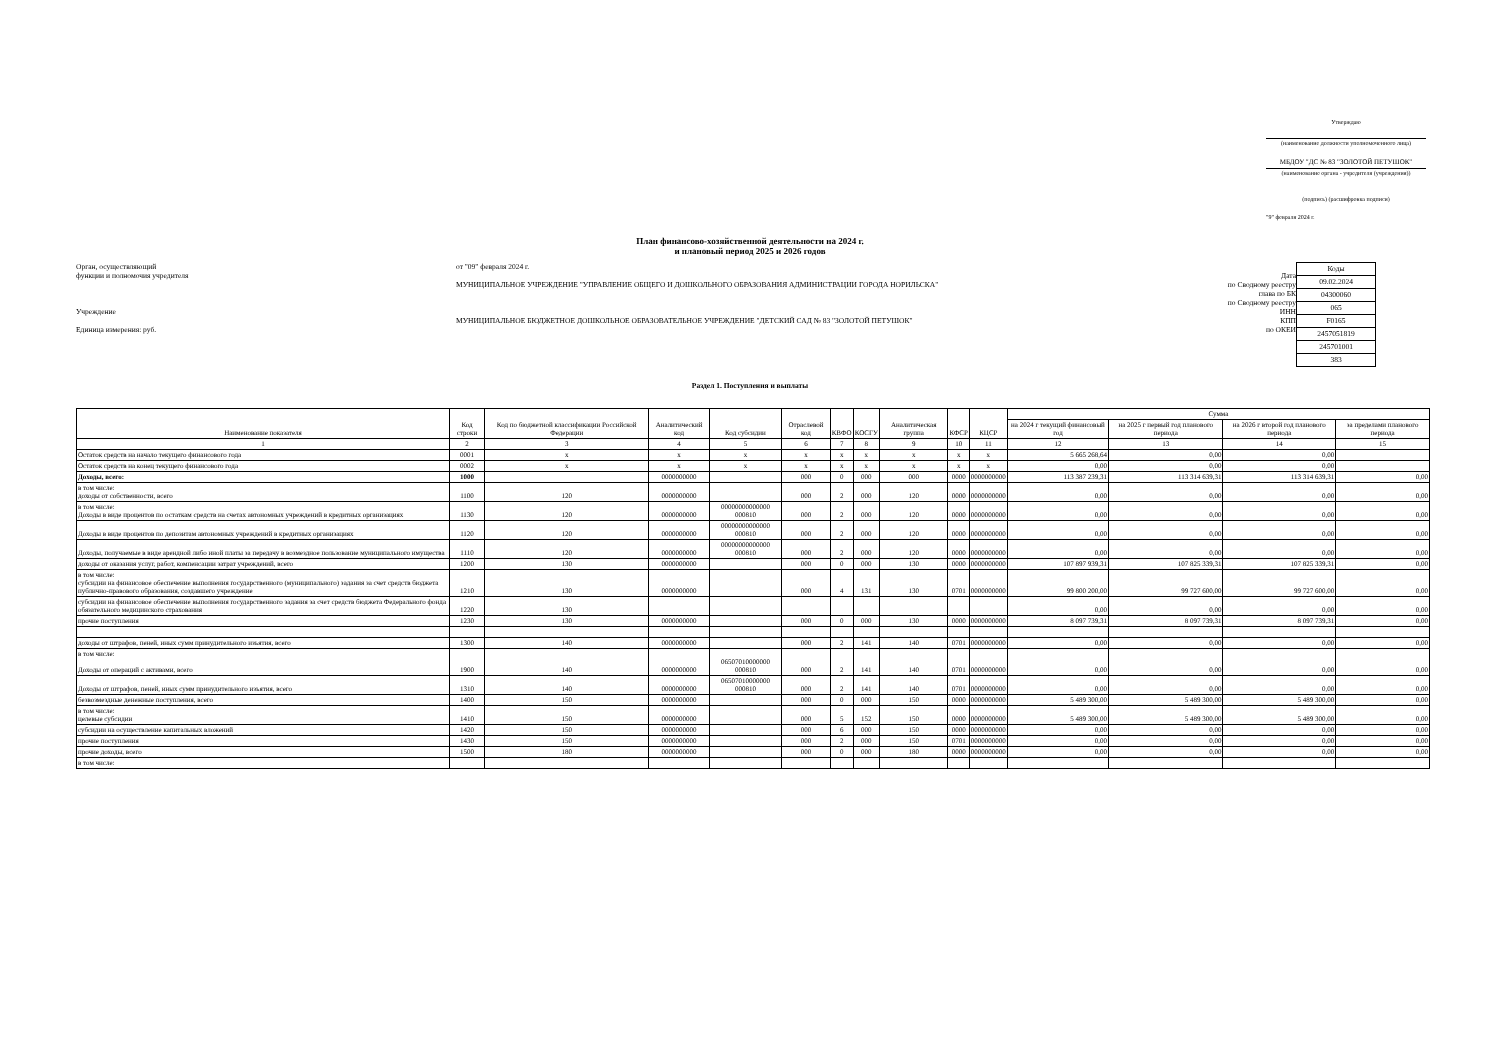Утверждаю
(наименование должности уполномоченного лица)
МБДОУ "ДС № 83 "ЗОЛОТОЙ ПЕТУШОК"
(наименование органа - учредителя (учреждения))
(подпись) (расшифровка подписи)
"9" февраля 2024 г.
План финансово-хозяйственной деятельности на 2024 г.
и плановый период 2025 и 2026 годов
Орган, осуществляющий
функции и полномочия учредителя
Учреждение
Единица измерения: руб.
от "09" февраля 2024 г.
МУНИЦИПАЛЬНОЕ УЧРЕЖДЕНИЕ "УПРАВЛЕНИЕ ОБЩЕГО И ДОШКОЛЬНОГО ОБРАЗОВАНИЯ АДМИНИСТРАЦИИ ГОРОДА НОРИЛЬСКА"
МУНИЦИПАЛЬНОЕ БЮДЖЕТНОЕ ДОШКОЛЬНОЕ ОБРАЗОВАТЕЛЬНОЕ УЧРЕЖДЕНИЕ "ДЕТСКИЙ САД № 83 "ЗОЛОТОЙ ПЕТУШОК"
Дата
по Сводному реестру
глава по БК
по Сводному реестру
ИНН
КПП
по ОКЕИ
| Коды |
| 09.02.2024 |
| 04300060 |
| 065 |
| F0165 |
| 2457051819 |
| 245701001 |
| 383 |
Раздел 1. Поступления и выплаты
| Наименование показателя | Код строки | Код по бюджетной классификации Российской Федерации | Аналитический код | Код субсидии | Отраслевой код | КВФО | КОСГУ | Аналитическая группа | КФСР | КЦСР | Сумма | | | |
| --- | --- | --- | --- | --- | --- | --- | --- | --- | --- | --- | --- | --- | --- | --- |
| | | | | | | | | | | | на 2024 г текущий финансовый год | на 2025 г первый год планового периода | на 2026 г второй год планового периода | за пределами планового периода |
| 1 | 2 | 3 | 4 | 5 | 6 | 7 | 8 | 9 | 10 | 11 | 12 | 13 | 14 | 15 |
| Остаток средств на начало текущего финансового года | 0001 | x | x | x | x | x | x | x | x | x | 5 665 268,64 | 0,00 | 0,00 | |
| Остаток средств на конец текущего финансового года | 0002 | x | x | x | x | x | x | x | x | x | 0,00 | 0,00 | 0,00 | |
| Доходы, всего: | 1000 | | 0000000000 | | 000 | 0 | 000 | 000 | 0000 | 0000000000 | 113 387 239,31 | 113 314 639,31 | 113 314 639,31 | 0,00 |
| в том числе: доходы от собственности, всего | 1100 | 120 | 0000000000 | | 000 | 2 | 000 | 120 | 0000 | 0000000000 | 0,00 | 0,00 | 0,00 | 0,00 |
| в том числе: Доходы в виде процентов по остаткам средств на счетах автономных учреждений в кредитных организациях | 1130 | 120 | 0000000000 | 00000000000000 000810 | 000 | 2 | 000 | 120 | 0000 | 0000000000 | 0,00 | 0,00 | 0,00 | 0,00 |
| Доходы в виде процентов по депозитам автономных учреждений в кредитных организациях | 1120 | 120 | 0000000000 | 00000000000000 000810 | 000 | 2 | 000 | 120 | 0000 | 0000000000 | 0,00 | 0,00 | 0,00 | 0,00 |
| Доходы, получаемые в виде арендной либо иной платы за передачу в возмездное пользование муниципального имущества | 1110 | 120 | 0000000000 | 00000000000000 000810 | 000 | 2 | 000 | 120 | 0000 | 0000000000 | 0,00 | 0,00 | 0,00 | 0,00 |
| доходы от оказания услуг, работ, компенсации затрат учреждений, всего | 1200 | 130 | 0000000000 | | 000 | 0 | 000 | 130 | 0000 | 0000000000 | 107 897 939,31 | 107 825 339,31 | 107 825 339,31 | 0,00 |
| в том числе: субсидии на финансовое обеспечение выполнения государственного (муниципального) задания за счет средств бюджета публично-правового образования, создавшего учреждение | 1210 | 130 | 0000000000 | | 000 | 4 | 131 | 130 | 0701 | 0000000000 | 99 800 200,00 | 99 727 600,00 | 99 727 600,00 | 0,00 |
| субсидии на финансовое обеспечение выполнения государственного задания за счет средств бюджета Федерального фонда обязательного медицинского страхования | 1220 | 130 | | | | | | | | | 0,00 | 0,00 | 0,00 | 0,00 |
| прочие поступления | 1230 | 130 | 0000000000 | | 000 | 0 | 000 | 130 | 0000 | 0000000000 | 8 097 739,31 | 8 097 739,31 | 8 097 739,31 | 0,00 |
| доходы от штрафов, пеней, иных сумм принудительного изъятия, всего | 1300 | 140 | 0000000000 | | 000 | 2 | 141 | 140 | 0701 | 0000000000 | 0,00 | 0,00 | 0,00 | 0,00 |
| в том числе: Доходы от операций с активами, всего | 1900 | 140 | 0000000000 | 06507010000000 000810 | 000 | 2 | 141 | 140 | 0701 | 0000000000 | 0,00 | 0,00 | 0,00 | 0,00 |
| Доходы от штрафов, пеней, иных сумм принудительного изъятия, всего | 1310 | 140 | 0000000000 | 06507010000000 000810 | 000 | 2 | 141 | 140 | 0701 | 0000000000 | 0,00 | 0,00 | 0,00 | 0,00 |
| безвозмездные денежные поступления, всего | 1400 | 150 | 0000000000 | | 000 | 0 | 000 | 150 | 0000 | 0000000000 | 5 489 300,00 | 5 489 300,00 | 5 489 300,00 | 0,00 |
| в том числе: целевые субсидии | 1410 | 150 | 0000000000 | | 000 | 5 | 152 | 150 | 0000 | 0000000000 | 5 489 300,00 | 5 489 300,00 | 5 489 300,00 | 0,00 |
| субсидии на осуществление капитальных вложений | 1420 | 150 | 0000000000 | | 000 | 6 | 000 | 150 | 0000 | 0000000000 | 0,00 | 0,00 | 0,00 | 0,00 |
| прочие поступления | 1430 | 150 | 0000000000 | | 000 | 2 | 000 | 150 | 0701 | 0000000000 | 0,00 | 0,00 | 0,00 | 0,00 |
| прочие доходы, всего | 1500 | 180 | 0000000000 | | 000 | 0 | 000 | 180 | 0000 | 0000000000 | 0,00 | 0,00 | 0,00 | 0,00 |
| в том числе: | | | | | | | | | | | | | | |